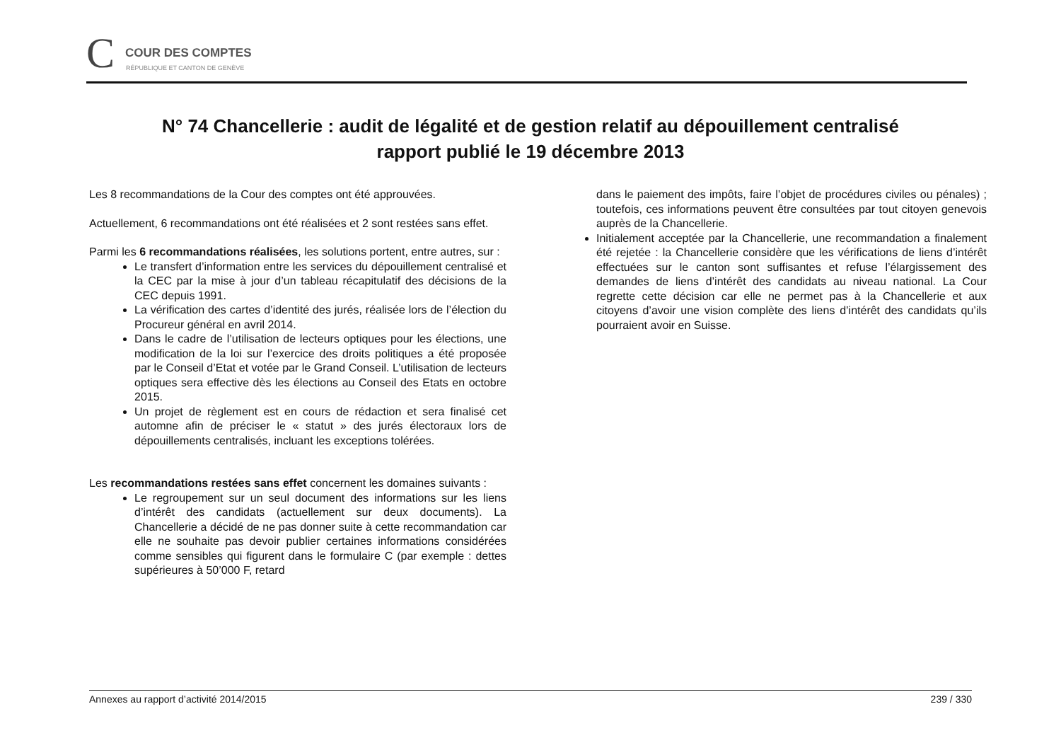C COUR DES COMPTES
RÉPUBLIQUE ET CANTON DE GENÈVE
N° 74 Chancellerie : audit de légalité et de gestion relatif au dépouillement centralisé
rapport publié le 19 décembre 2013
Les 8 recommandations de la Cour des comptes ont été approuvées.
Actuellement, 6 recommandations ont été réalisées et 2 sont restées sans effet.
Parmi les 6 recommandations réalisées, les solutions portent, entre autres, sur :
Le transfert d’information entre les services du dépouillement centralisé et la CEC par la mise à jour d’un tableau récapitulatif des décisions de la CEC depuis 1991.
La vérification des cartes d’identité des jurés, réalisée lors de l’élection du Procureur général en avril 2014.
Dans le cadre de l’utilisation de lecteurs optiques pour les élections, une modification de la loi sur l’exercice des droits politiques a été proposée par le Conseil d’Etat et votée par le Grand Conseil. L’utilisation de lecteurs optiques sera effective dès les élections au Conseil des Etats en octobre 2015.
Un projet de règlement est en cours de rédaction et sera finalisé cet automne afin de préciser le « statut » des jurés électoraux lors de dépouillements centralisés, incluant les exceptions tolérées.
Les recommandations restées sans effet concernent les domaines suivants :
Le regroupement sur un seul document des informations sur les liens d’intérêt des candidats (actuellement sur deux documents). La Chancellerie a décidé de ne pas donner suite à cette recommandation car elle ne souhaite pas devoir publier certaines informations considérées comme sensibles qui figurent dans le formulaire C (par exemple : dettes supérieures à 50’000 F, retard
dans le paiement des impôts, faire l’objet de procédures civiles ou pénales) ; toutefois, ces informations peuvent être consultées par tout citoyen genevois auprès de la Chancellerie.
Initialement acceptée par la Chancellerie, une recommandation a finalement été rejetée : la Chancellerie considère que les vérifications de liens d’intérêt effectuées sur le canton sont suffisantes et refuse l’élargissement des demandes de liens d’intérêt des candidats au niveau national. La Cour regrette cette décision car elle ne permet pas à la Chancellerie et aux citoyens d’avoir une vision complète des liens d’intérêt des candidats qu’ils pourraient avoir en Suisse.
Annexes au rapport d’activité 2014/2015 239 / 330